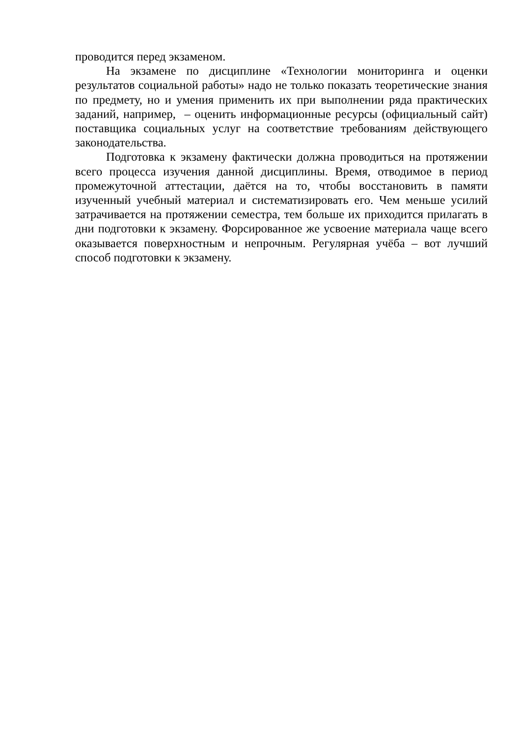проводится перед экзаменом.
На экзамене по дисциплине «Технологии мониторинга и оценки результатов социальной работы» надо не только показать теоретические знания по предмету, но и умения применить их при выполнении ряда практических заданий, например, – оценить информационные ресурсы (официальный сайт) поставщика социальных услуг на соответствие требованиям действующего законодательства.
Подготовка к экзамену фактически должна проводиться на протяжении всего процесса изучения данной дисциплины. Время, отводимое в период промежуточной аттестации, даётся на то, чтобы восстановить в памяти изученный учебный материал и систематизировать его. Чем меньше усилий затрачивается на протяжении семестра, тем больше их приходится прилагать в дни подготовки к экзамену. Форсированное же усвоение материала чаще всего оказывается поверхностным и непрочным. Регулярная учёба – вот лучший способ подготовки к экзамену.